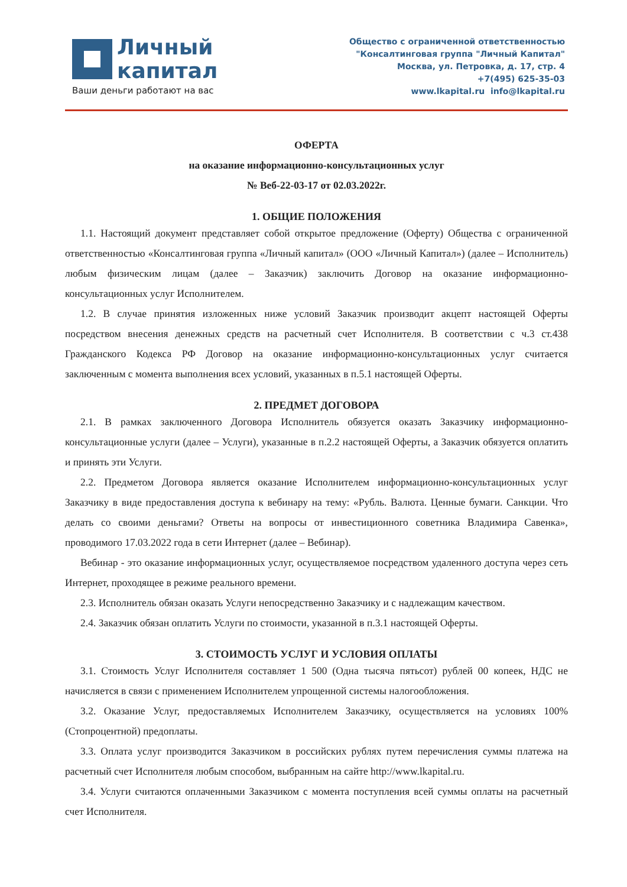Личный
капитал
Ваши деньги работают на вас
Общество с ограниченной ответственностью
"Консалтинговая группа "Личный Капитал"
Москва, ул. Петровка, д. 17, стр. 4
+7(495) 625-35-03
www.lkapital.ru info@lkapital.ru
ОФЕРТА
на оказание информационно-консультационных услуг
№ Веб-22-03-17 от 02.03.2022г.
1. ОБЩИЕ ПОЛОЖЕНИЯ
1.1. Настоящий документ представляет собой открытое предложение (Оферту) Общества с ограниченной ответственностью «Консалтинговая группа «Личный капитал» (ООО «Личный Капитал») (далее – Исполнитель) любым физическим лицам (далее – Заказчик) заключить Договор на оказание информационно-консультационных услуг Исполнителем.
1.2. В случае принятия изложенных ниже условий Заказчик производит акцепт настоящей Оферты посредством внесения денежных средств на расчетный счет Исполнителя. В соответствии с ч.3 ст.438 Гражданского Кодекса РФ Договор на оказание информационно-консультационных услуг считается заключенным с момента выполнения всех условий, указанных в п.5.1 настоящей Оферты.
2. ПРЕДМЕТ ДОГОВОРА
2.1. В рамках заключенного Договора Исполнитель обязуется оказать Заказчику информационно-консультационные услуги (далее – Услуги), указанные в п.2.2 настоящей Оферты, а Заказчик обязуется оплатить и принять эти Услуги.
2.2. Предметом Договора является оказание Исполнителем информационно-консультационных услуг Заказчику в виде предоставления доступа к вебинару на тему: «Рубль. Валюта. Ценные бумаги. Санкции. Что делать со своими деньгами? Ответы на вопросы от инвестиционного советника Владимира Савенка», проводимого 17.03.2022 года в сети Интернет (далее – Вебинар).
Вебинар - это оказание информационных услуг, осуществляемое посредством удаленного доступа через сеть Интернет, проходящее в режиме реального времени.
2.3. Исполнитель обязан оказать Услуги непосредственно Заказчику и с надлежащим качеством.
2.4. Заказчик обязан оплатить Услуги по стоимости, указанной в п.3.1 настоящей Оферты.
3. СТОИМОСТЬ УСЛУГ И УСЛОВИЯ ОПЛАТЫ
3.1. Стоимость Услуг Исполнителя составляет 1 500 (Одна тысяча пятьсот) рублей 00 копеек, НДС не начисляется в связи с применением Исполнителем упрощенной системы налогообложения.
3.2. Оказание Услуг, предоставляемых Исполнителем Заказчику, осуществляется на условиях 100% (Стопроцентной) предоплаты.
3.3. Оплата услуг производится Заказчиком в российских рублях путем перечисления суммы платежа на расчетный счет Исполнителя любым способом, выбранным на сайте http://www.lkapital.ru.
3.4. Услуги считаются оплаченными Заказчиком с момента поступления всей суммы оплаты на расчетный счет Исполнителя.